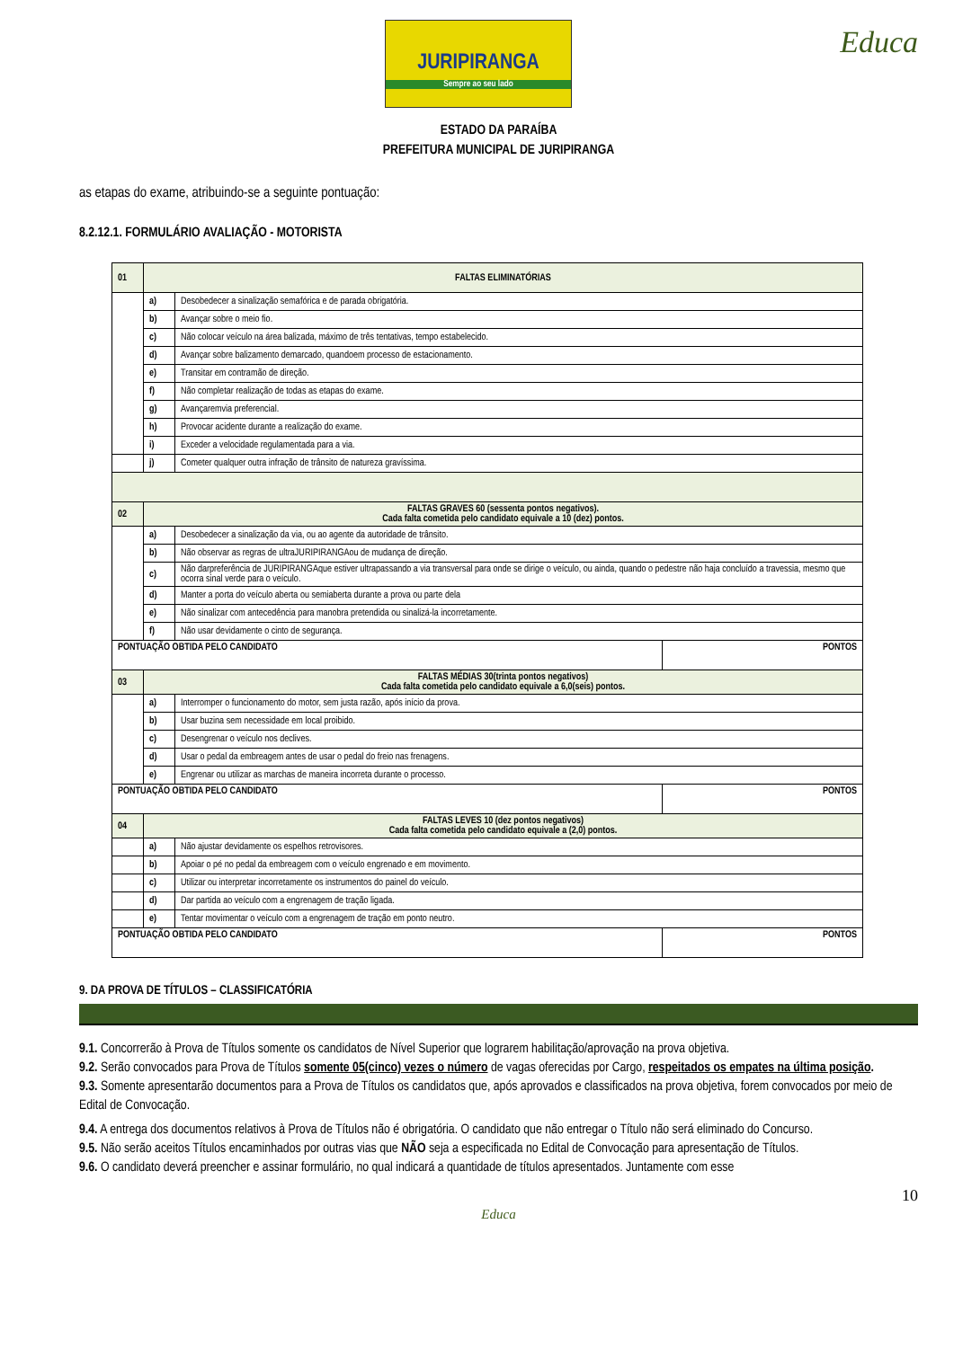JURIPIRANGA
Sempre ao seu lado
Educa
ESTADO DA PARAÍBA
PREFEITURA MUNICIPAL DE JURIPIRANGA
as etapas do exame, atribuindo-se a seguinte pontuação:
8.2.12.1. FORMULÁRIO AVALIAÇÃO - MOTORISTA
| 01 | FALTAS ELIMINATÓRIAS | | |
| | a) | Desobedecer a sinalização semafórica e de parada obrigatória. | |
| | b) | Avançar sobre o meio fio. | |
| | c) | Não colocar veículo na área balizada, máximo de três tentativas, tempo estabelecido. | |
| | d) | Avançar sobre balizamento demarcado, quandoem processo de estacionamento. | |
| | e) | Transitar em contramão de direção. | |
| | f) | Não completar realização de todas as etapas do exame. | |
| | g) | Avançaremvia preferencial. | |
| | h) | Provocar acidente durante a realização do exame. | |
| | i) | Exceder a velocidade regulamentada para a via. | |
| | j) | Cometer qualquer outra infração de trânsito de natureza gravíssima. | |
| 02 | FALTAS GRAVES 60 (sessenta pontos negativos). Cada falta cometida pelo candidato equivale a 10 (dez) pontos. | | |
| | a) | Desobedecer a sinalização da via, ou ao agente da autoridade de trânsito. | |
| | b) | Não observar as regras de ultraJURIPIRANGAou de mudança de direção. | |
| | c) | Não darpreferência de JURIPIRANGAque estiver ultrapassando a via transversal para onde se dirige o veículo, ou ainda, quando o pedestre não haja concluído a travessia, mesmo que ocorra sinal verde para o veículo. | |
| | d) | Manter a porta do veículo aberta ou semiaberta durante a prova ou parte dela | |
| | e) | Não sinalizar com antecedência para manobra pretendida ou sinalizá-la incorretamente. | |
| | f) | Não usar devidamente o cinto de segurança. | |
| PONTUAÇÃO OBTIDA PELO CANDIDATO | | | PONTOS |
| 03 | FALTAS MÉDIAS 30(trinta pontos negativos) Cada falta cometida pelo candidato equivale a 6,0(seis) pontos. | | |
| | a) | Interromper o funcionamento do motor, sem justa razão, após início da prova. | |
| | b) | Usar buzina sem necessidade em local proibido. | |
| | c) | Desengrenar o veículo nos declives. | |
| | d) | Usar o pedal da embreagem antes de usar o pedal do freio nas frenagens. | |
| | e) | Engrenar ou utilizar as marchas de maneira incorreta durante o processo. | |
| PONTUAÇÃO OBTIDA PELO CANDIDATO | | | PONTOS |
| 04 | FALTAS LEVES 10 (dez pontos negativos) Cada falta cometida pelo candidato equivale a (2,0) pontos. | | |
| | a) | Não ajustar devidamente os espelhos retrovisores. | |
| | b) | Apoiar o pé no pedal da embreagem com o veículo engrenado e em movimento. | |
| | c) | Utilizar ou interpretar incorretamente os instrumentos do painel do veículo. | |
| | d) | Dar partida ao veículo com a engrenagem de tração ligada. | |
| | e) | Tentar movimentar o veículo com a engrenagem de tração em ponto neutro. | |
| PONTUAÇÃO OBTIDA PELO CANDIDATO | | | PONTOS |
9. DA PROVA DE TÍTULOS – CLASSIFICATÓRIA
9.1. Concorrerão à Prova de Títulos somente os candidatos de Nível Superior que lograrem habilitação/aprovação na prova objetiva.
9.2. Serão convocados para Prova de Títulos somente 05(cinco) vezes o número de vagas oferecidas por Cargo, respeitados os empates na última posição.
9.3. Somente apresentarão documentos para a Prova de Títulos os candidatos que, após aprovados e classificados na prova objetiva, forem convocados por meio de Edital de Convocação.
9.4. A entrega dos documentos relativos à Prova de Títulos não é obrigatória. O candidato que não entregar o Título não será eliminado do Concurso.
9.5. Não serão aceitos Títulos encaminhados por outras vias que NÃO seja a especificada no Edital de Convocação para apresentação de Títulos.
9.6. O candidato deverá preencher e assinar formulário, no qual indicará a quantidade de títulos apresentados. Juntamente com esse
10
Educa